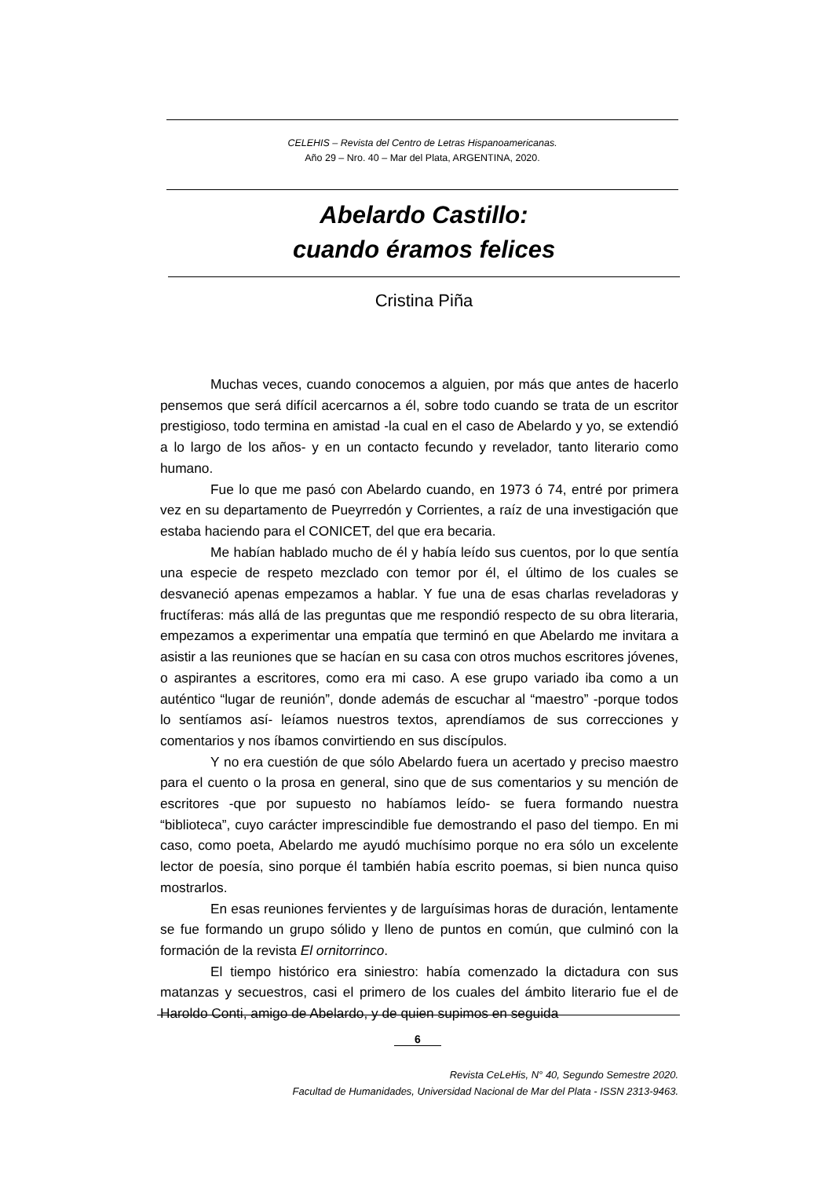CELEHIS – Revista del Centro de Letras Hispanoamericanas.
Año 29 – Nro. 40 – Mar del Plata, ARGENTINA, 2020.
Abelardo Castillo:
cuando éramos felices
Cristina Piña
Muchas veces, cuando conocemos a alguien, por más que antes de hacerlo pensemos que será difícil acercarnos a él, sobre todo cuando se trata de un escritor prestigioso, todo termina en amistad -la cual en el caso de Abelardo y yo, se extendió a lo largo de los años- y en un contacto fecundo y revelador, tanto literario como humano.
Fue lo que me pasó con Abelardo cuando, en 1973 ó 74, entré por primera vez en su departamento de Pueyrredón y Corrientes, a raíz de una investigación que estaba haciendo para el CONICET, del que era becaria.
Me habían hablado mucho de él y había leído sus cuentos, por lo que sentía una especie de respeto mezclado con temor por él, el último de los cuales se desvaneció apenas empezamos a hablar. Y fue una de esas charlas reveladoras y fructíferas: más allá de las preguntas que me respondió respecto de su obra literaria, empezamos a experimentar una empatía que terminó en que Abelardo me invitara a asistir a las reuniones que se hacían en su casa con otros muchos escritores jóvenes, o aspirantes a escritores, como era mi caso. A ese grupo variado iba como a un auténtico “lugar de reunión”, donde además de escuchar al “maestro” -porque todos lo sentíamos así- leíamos nuestros textos, aprendíamos de sus correcciones y comentarios y nos íbamos convirtiendo en sus discípulos.
Y no era cuestión de que sólo Abelardo fuera un acertado y preciso maestro para el cuento o la prosa en general, sino que de sus comentarios y su mención de escritores -que por supuesto no habíamos leído- se fuera formando nuestra “biblioteca”, cuyo carácter imprescindible fue demostrando el paso del tiempo. En mi caso, como poeta, Abelardo me ayudó muchísimo porque no era sólo un excelente lector de poesía, sino porque él también había escrito poemas, si bien nunca quiso mostrarlos.
En esas reuniones fervientes y de larguísimas horas de duración, lentamente se fue formando un grupo sólido y lleno de puntos en común, que culminó con la formación de la revista El ornitorrinco.
El tiempo histórico era siniestro: había comenzado la dictadura con sus matanzas y secuestros, casi el primero de los cuales del ámbito literario fue el de Haroldo Conti, amigo de Abelardo, y de quien supimos en seguida
6
Revista CeLeHis, N° 40, Segundo Semestre 2020.
Facultad de Humanidades, Universidad Nacional de Mar del Plata - ISSN 2313-9463.